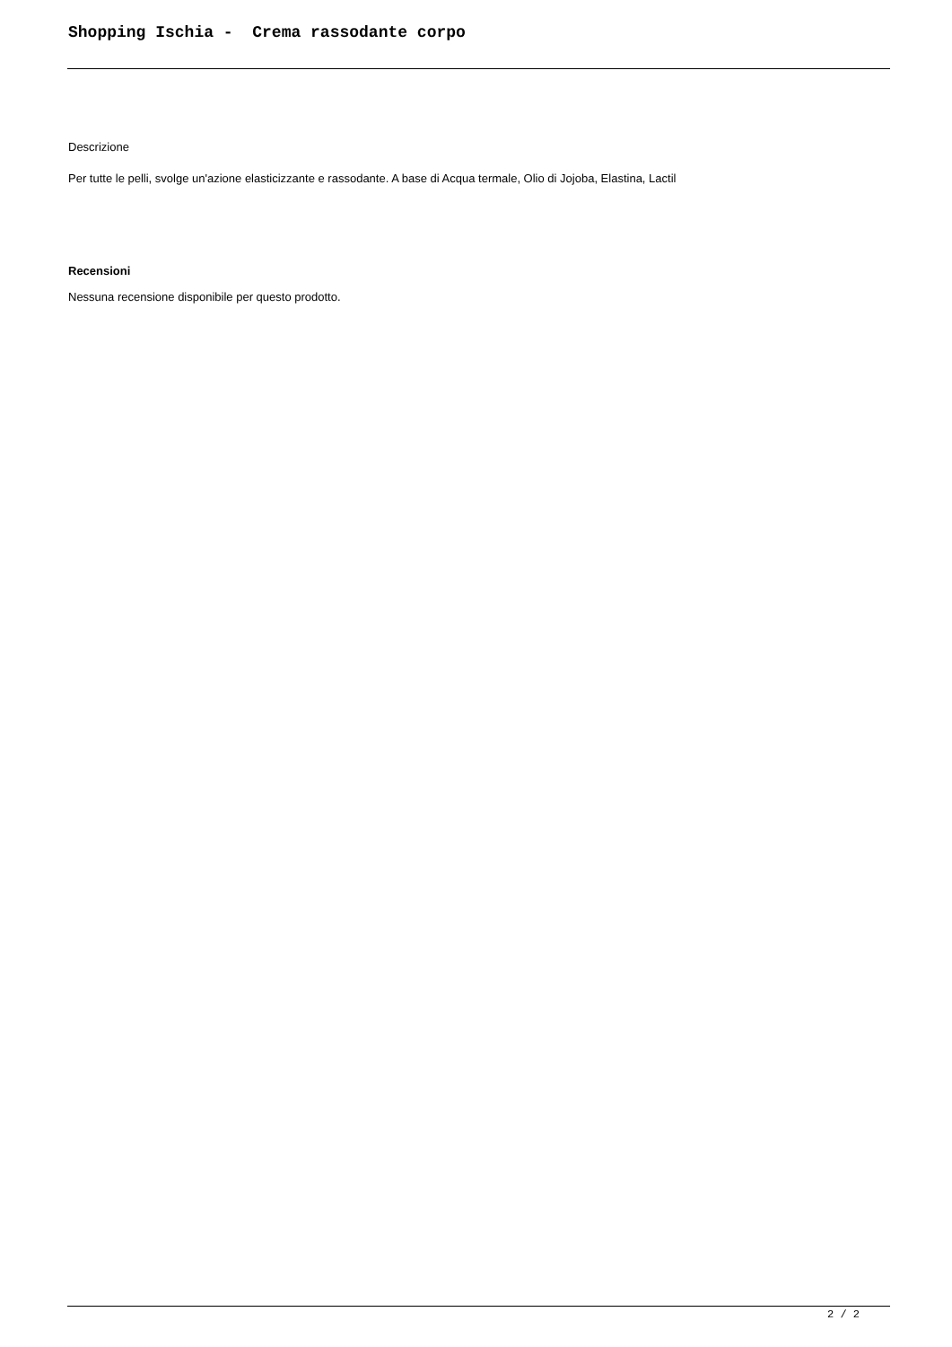Shopping Ischia - Crema rassodante corpo
Descrizione
Per tutte le pelli, svolge un'azione elasticizzante e rassodante. A base di Acqua termale, Olio di Jojoba, Elastina, Lactil
Recensioni
Nessuna recensione disponibile per questo prodotto.
2 / 2